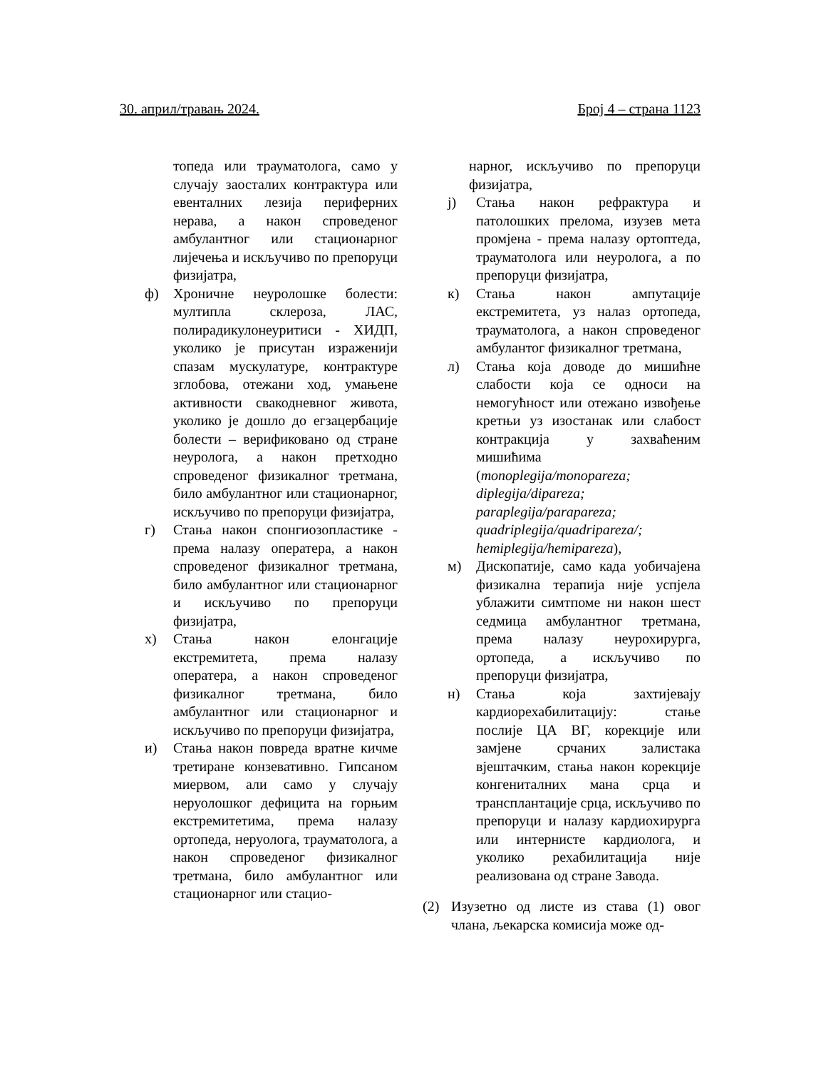30. април/травањ 2024. Број 4 – страна 1123
топеда или трауматолога, само у случају заосталих контрактура или евенталних лезија периферних нерава, а након спроведеног амбулантног или стационарног лијечења и искључиво по препоруци физијатра,
ф) Хроничне неуролошке болести: мултипла склероза, ЛАС, полирадикулонеуритиси - ХИДП, уколико је присутан израженији спазам мускулатуре, контрактуре зглобова, отежани ход, умањене активности свакодневног живота, уколико је дошло до егзацербације болести – верификовано од стране неуролога, а након претходно спроведеног физикалног третмана, било амбулантног или стационарног, искључиво по препоруци физијатра,
г) Стања након спонгиозопластике - према налазу оператера, а након спроведеног физикалног третмана, било амбулантног или стационарног и искључиво по препоруци физијатра,
х) Стања након елонгације екстремитета, према налазу оператера, а након спроведеног физикалног третмана, било амбулантног или стационарног и искључиво по препоруци физијатра,
и) Стања након повреда вратне кичме третиране конзевативно. Гипсаном миервом, али само у случају неруолошког дефицита на горњим екстремитетима, према налазу ортопеда, неруолога, трауматолога, а након спроведеног физикалног третмана, било амбулантног или стационарног или стацио-
нарног, искључиво по препоруци физијатра,
ј) Стања након рефрактура и патолошких прелома, изузев мета промјена - према налазу ортоптеда, трауматолога или неуролога, а по препоруци физијатра,
к) Стања након ампутације екстремитета, уз налаз ортопеда, трауматолога, а након спроведеног амбулантог физикалног третмана,
л) Стања која доводе до мишићне слабости која се односи на немогућност или отежано извођење кретњи уз изостанак или слабост контракција у захваћеним мишићима
(monoplegija/monopareza;
diplegija/dipareza;
paraplegija/parapareza;
quadriplegija/quadripareza/;
hemiplegija/hemipareza),
м) Дископатије, само када уобичајена физикална терапија није успјела ублажити симтпоме ни након шест седмица амбулантног третмана, према налазу неурохирурга, ортопеда, а искључиво по препоруци физијатра,
н) Стања која захтијевају кардиорехабилитацију: стање послије ЦА ВГ, корекције или замјене срчаних залистака вјештачким, стања након корекције конгениталних мана срца и трансплантације срца, искључиво по препоруци и налазу кардиохирурга или интернисте кардиолога, и уколико рехабилитација није реализована од стране Завода.
(2) Изузетно од листе из става (1) овог члана, љекарска комисија може од-